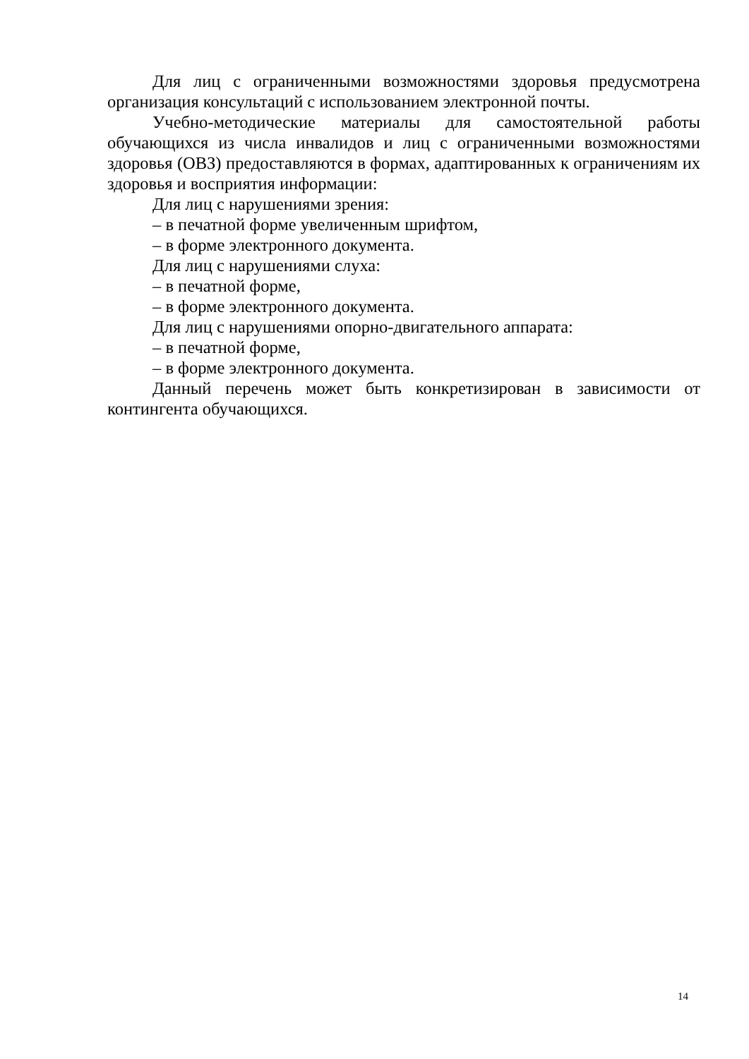Для лиц с ограниченными возможностями здоровья предусмотрена организация консультаций с использованием электронной почты.
Учебно-методические материалы для самостоятельной работы обучающихся из числа инвалидов и лиц с ограниченными возможностями здоровья (ОВЗ) предоставляются в формах, адаптированных к ограничениям их здоровья и восприятия информации:
Для лиц с нарушениями зрения:
– в печатной форме увеличенным шрифтом,
– в форме электронного документа.
Для лиц с нарушениями слуха:
– в печатной форме,
– в форме электронного документа.
Для лиц с нарушениями опорно-двигательного аппарата:
– в печатной форме,
– в форме электронного документа.
Данный перечень может быть конкретизирован в зависимости от контингента обучающихся.
14